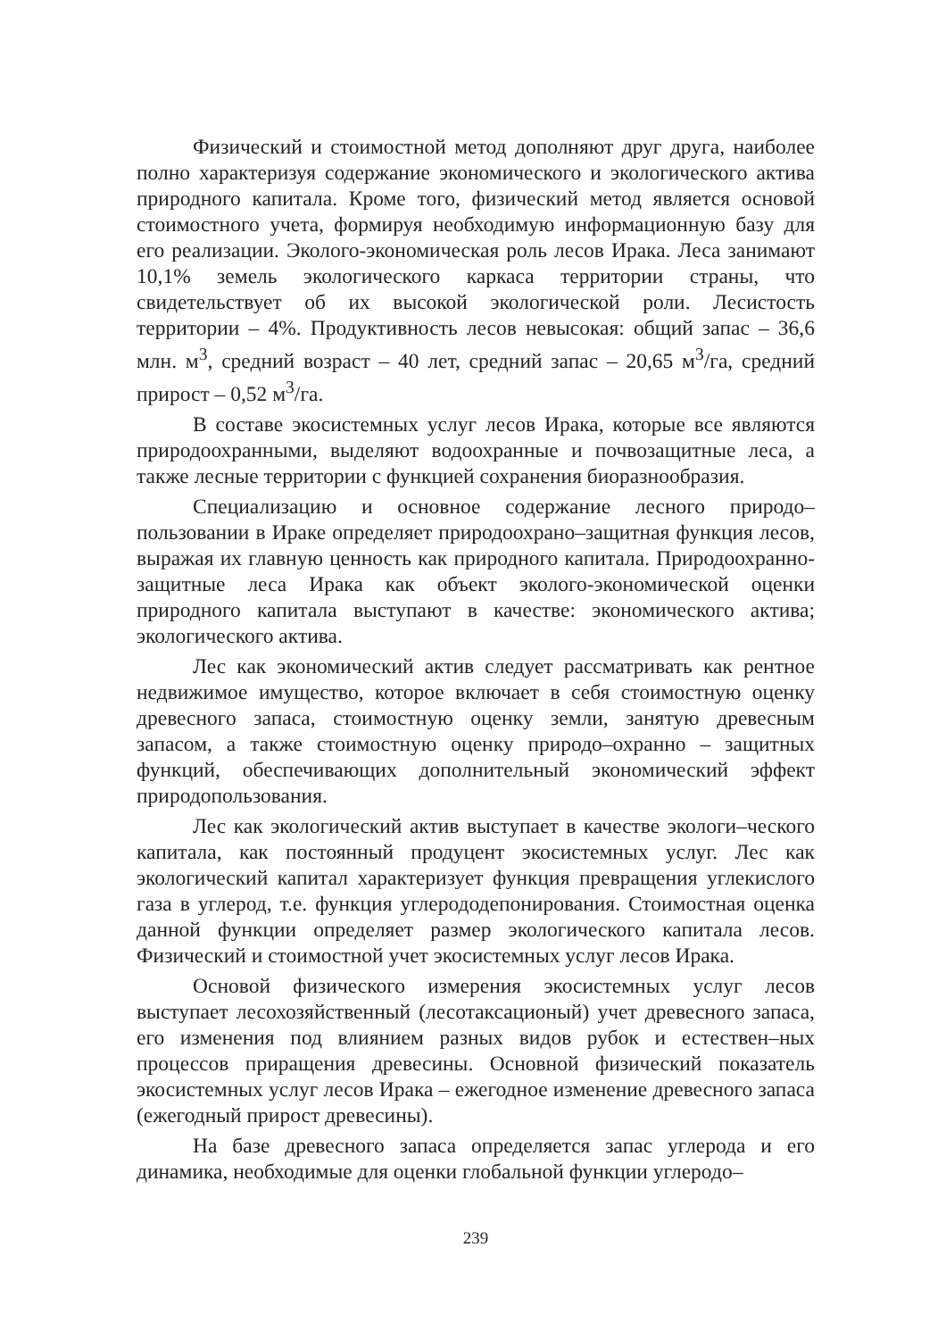Физический и стоимостной метод дополняют друг друга, наиболее полно характеризуя содержание экономического и экологического актива природного капитала. Кроме того, физический метод является основой стоимостного учета, формируя необходимую информационную базу для его реализации. Эколого-экономическая роль лесов Ирака. Леса занимают 10,1% земель экологического каркаса территории страны, что свидетельствует об их высокой экологической роли. Лесистость территории – 4%. Продуктивность лесов невысокая: общий запас – 36,6 млн. м<sup>3</sup>, средний возраст – 40 лет, средний запас – 20,65 м<sup>3</sup>/га, средний прирост – 0,52 м<sup>3</sup>/га.
В составе экосистемных услуг лесов Ирака, которые все являются природоохранными, выделяют водоохранные и почвозащитные леса, а также лесные территории с функцией сохранения биоразнообразия.
Специализацию и основное содержание лесного природо–пользовании в Ираке определяет природоохрано–защитная функция лесов, выражая их главную ценность как природного капитала. Природоохранно-защитные леса Ирака как объект эколого-экономической оценки природного капитала выступают в качестве: экономического актива; экологического актива.
Лес как экономический актив следует рассматривать как рентное недвижимое имущество, которое включает в себя стоимостную оценку древесного запаса, стоимостную оценку земли, занятую древесным запасом, а также стоимостную оценку природо–охранно – защитных функций, обеспечивающих дополнительный экономический эффект природопользования.
Лес как экологический актив выступает в качестве экологи–ческого капитала, как постоянный продуцент экосистемных услуг. Лес как экологический капитал характеризует функция превращения углекислого газа в углерод, т.е. функция углерододепонирования. Стоимостная оценка данной функции определяет размер экологического капитала лесов. Физический и стоимостной учет экосистемных услуг лесов Ирака.
Основой физического измерения экосистемных услуг лесов выступает лесохозяйственный (лесотаксационый) учет древесного запаса, его изменения под влиянием разных видов рубок и естествен–ных процессов приращения древесины. Основной физический показатель экосистемных услуг лесов Ирака – ежегодное изменение древесного запаса (ежегодный прирост древесины).
На базе древесного запаса определяется запас углерода и его динамика, необходимые для оценки глобальной функции углеродо–
239